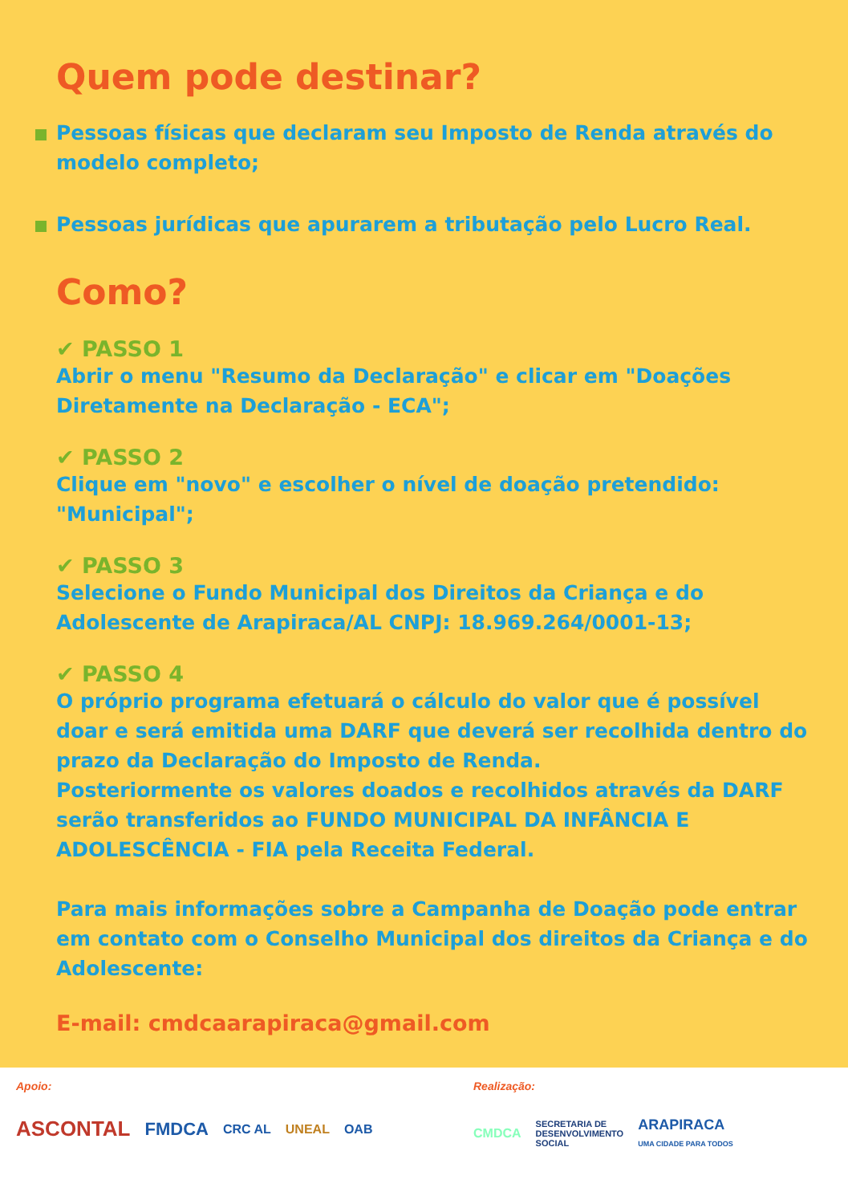Quem pode destinar?
Pessoas físicas que declaram seu Imposto de Renda através do modelo completo;
Pessoas jurídicas que apurarem a tributação pelo Lucro Real.
Como?
✔ PASSO 1
Abrir o menu "Resumo da Declaração" e clicar em "Doações Diretamente na Declaração - ECA";
✔ PASSO 2
Clique em "novo" e escolher o nível de doação pretendido: "Municipal";
✔ PASSO 3
Selecione o Fundo Municipal dos Direitos da Criança e do Adolescente de Arapiraca/AL CNPJ: 18.969.264/0001-13;
✔ PASSO 4
O próprio programa efetuará o cálculo do valor que é possível doar e será emitida uma DARF que deverá ser recolhida dentro do prazo da Declaração do Imposto de Renda.
Posteriormente os valores doados e recolhidos através da DARF serão transferidos ao FUNDO MUNICIPAL DA INFÂNCIA E ADOLESCÊNCIA - FIA pela Receita Federal.
Para mais informações sobre a Campanha de Doação pode entrar em contato com o Conselho Municipal dos direitos da Criança e do Adolescente:
E-mail: cmdcaarapiraca@gmail.com
Apoio:
ASCONTAL FMDCA CRC AL UNEAL OAB
Realização:
CMDCA SECRETARIA DE
DESENVOLVIMENTO
SOCIAL ARAPIRACA
UMA CIDADE PARA TODOS